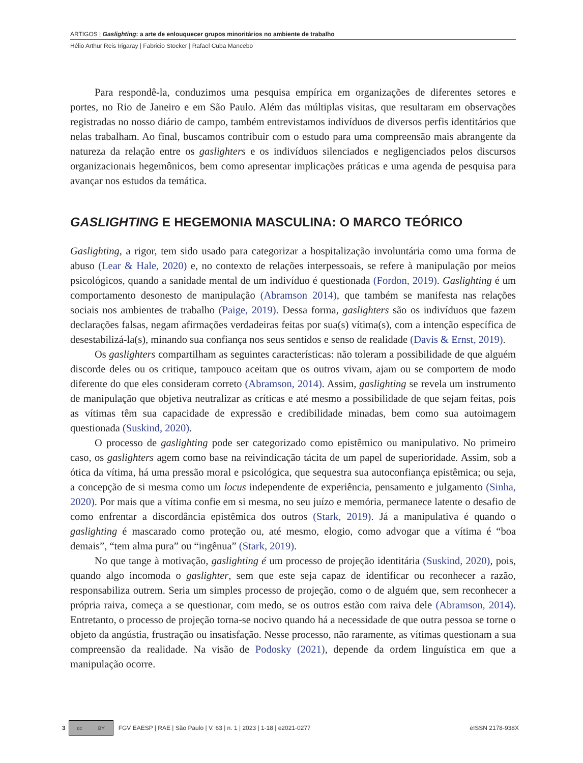ARTIGOS | Gaslighting: a arte de enlouquecer grupos minoritários no ambiente de trabalho
Hélio Arthur Reis Irigaray | Fabricio Stocker | Rafael Cuba Mancebo
Para respondê-la, conduzimos uma pesquisa empírica em organizações de diferentes setores e portes, no Rio de Janeiro e em São Paulo. Além das múltiplas visitas, que resultaram em observações registradas no nosso diário de campo, também entrevistamos indivíduos de diversos perfis identitários que nelas trabalham. Ao final, buscamos contribuir com o estudo para uma compreensão mais abrangente da natureza da relação entre os gaslighters e os indivíduos silenciados e negligenciados pelos discursos organizacionais hegemônicos, bem como apresentar implicações práticas e uma agenda de pesquisa para avançar nos estudos da temática.
GASLIGHTING E HEGEMONIA MASCULINA: O MARCO TEÓRICO
Gaslighting, a rigor, tem sido usado para categorizar a hospitalização involuntária como uma forma de abuso (Lear & Hale, 2020) e, no contexto de relações interpessoais, se refere à manipulação por meios psicológicos, quando a sanidade mental de um indivíduo é questionada (Fordon, 2019). Gaslighting é um comportamento desonesto de manipulação (Abramson 2014), que também se manifesta nas relações sociais nos ambientes de trabalho (Paige, 2019). Dessa forma, gaslighters são os indivíduos que fazem declarações falsas, negam afirmações verdadeiras feitas por sua(s) vítima(s), com a intenção específica de desestabilizá-la(s), minando sua confiança nos seus sentidos e senso de realidade (Davis & Ernst, 2019).
Os gaslighters compartilham as seguintes características: não toleram a possibilidade de que alguém discorde deles ou os critique, tampouco aceitam que os outros vivam, ajam ou se comportem de modo diferente do que eles consideram correto (Abramson, 2014). Assim, gaslighting se revela um instrumento de manipulação que objetiva neutralizar as críticas e até mesmo a possibilidade de que sejam feitas, pois as vítimas têm sua capacidade de expressão e credibilidade minadas, bem como sua autoimagem questionada (Suskind, 2020).
O processo de gaslighting pode ser categorizado como epistêmico ou manipulativo. No primeiro caso, os gaslighters agem como base na reivindicação tácita de um papel de superioridade. Assim, sob a ótica da vítima, há uma pressão moral e psicológica, que sequestra sua autoconfiança epistêmica; ou seja, a concepção de si mesma como um locus independente de experiência, pensamento e julgamento (Sinha, 2020). Por mais que a vítima confie em si mesma, no seu juízo e memória, permanece latente o desafio de como enfrentar a discordância epistêmica dos outros (Stark, 2019). Já a manipulativa é quando o gaslighting é mascarado como proteção ou, até mesmo, elogio, como advogar que a vítima é “boa demais”, “tem alma pura” ou “ingênua” (Stark, 2019).
No que tange à motivação, gaslighting é um processo de projeção identitária (Suskind, 2020), pois, quando algo incomoda o gaslighter, sem que este seja capaz de identificar ou reconhecer a razão, responsabiliza outrem. Seria um simples processo de projeção, como o de alguém que, sem reconhecer a própria raiva, começa a se questionar, com medo, se os outros estão com raiva dele (Abramson, 2014). Entretanto, o processo de projeção torna-se nocivo quando há a necessidade de que outra pessoa se torne o objeto da angústia, frustração ou insatisfação. Nesse processo, não raramente, as vítimas questionam a sua compreensão da realidade. Na visão de Podosky (2021), depende da ordem linguística em que a manipulação ocorre.
3
cc BY
FGV EAESP | RAE | São Paulo | V. 63 | n. 1 | 2023 | 1-18 | e2021-0277 eISSN 2178-938X